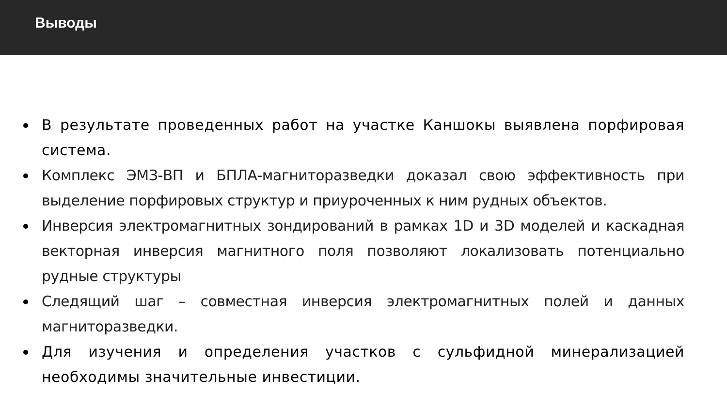Выводы
В результате проведенных работ на участке Каншокы выявлена порфировая система.
Комплекс ЭМЗ-ВП и БПЛА-магниторазведки доказал свою эффективность при выделение порфировых структур и приуроченных к ним рудных объектов.
Инверсия электромагнитных зондирований в рамках 1D и 3D моделей и каскадная векторная инверсия магнитного поля позволяют локализовать потенциально рудные структуры
Следящий шаг – совместная инверсия электромагнитных полей и данных магниторазведки.
Для изучения и определения участков с сульфидной минерализацией необходимы значительные инвестиции.